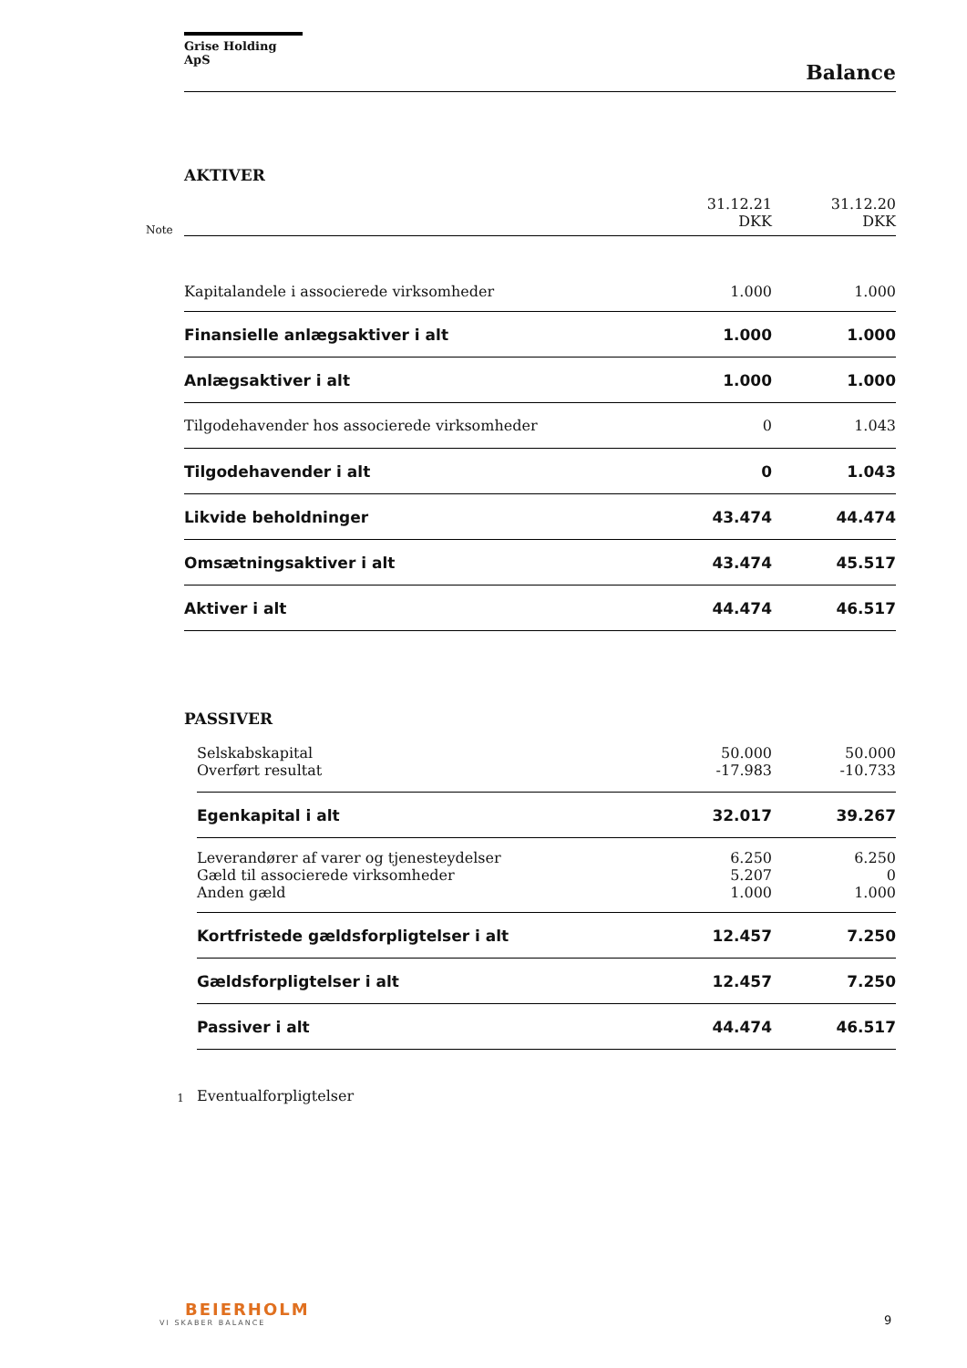Grise Holding ApS
Balance
AKTIVER
| Note | | 31.12.21 DKK | 31.12.20 DKK |
| | Kapitalandele i associerede virksomheder | 1.000 | 1.000 |
| | Finansielle anlægsaktiver i alt | 1.000 | 1.000 |
| | Anlægsaktiver i alt | 1.000 | 1.000 |
| | Tilgodehavender hos associerede virksomheder | 0 | 1.043 |
| | Tilgodehavender i alt | 0 | 1.043 |
| | Likvide beholdninger | 43.474 | 44.474 |
| | Omsætningsaktiver i alt | 43.474 | 45.517 |
| | Aktiver i alt | 44.474 | 46.517 |
PASSIVER
| | Selskabskapital Overført resultat | 50.000 -17.983 | 50.000 -10.733 |
| | Egenkapital i alt | 32.017 | 39.267 |
| | Leverandører af varer og tjenesteydelser Gæld til associerede virksomheder Anden gæld | 6.250 5.207 1.000 | 6.250 0 1.000 |
| | Kortfristede gældsforpligtelser i alt | 12.457 | 7.250 |
| | Gældsforpligtelser i alt | 12.457 | 7.250 |
| | Passiver i alt | 44.474 | 46.517 |
| 1 | Eventualforpligtelser | | |
BEIERHOLM
VI SKABER BALANCE
9